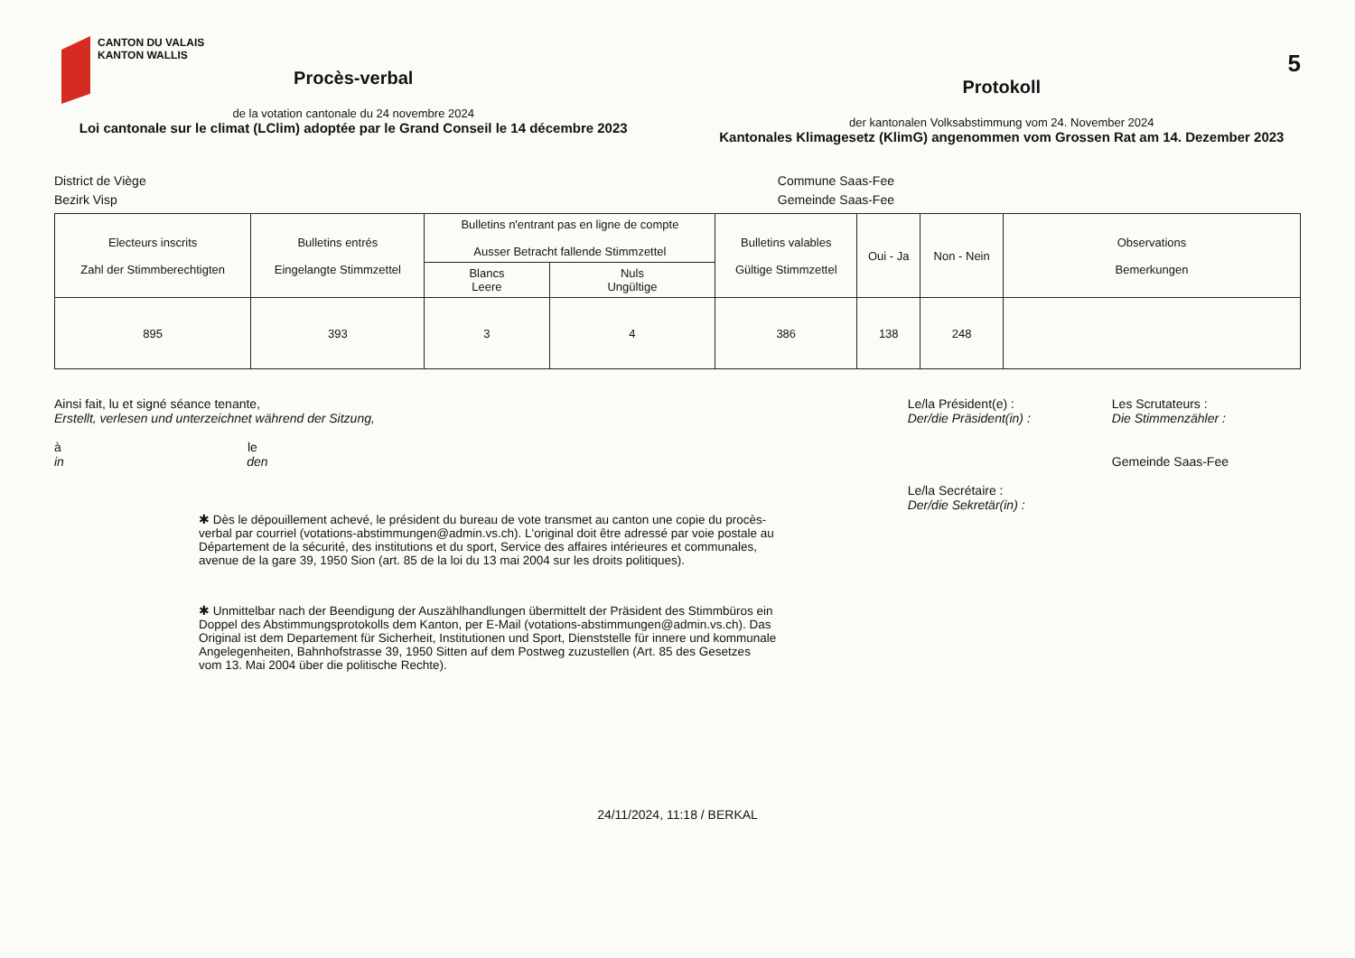5
CANTON DU VALAIS
KANTON WALLIS
Procès-verbal
de la votation cantonale du 24 novembre 2024
Loi cantonale sur le climat (LClim) adoptée par le Grand Conseil le 14 décembre 2023
Protokoll
der kantonalen Volksabstimmung vom 24. November 2024
Kantonales Klimagesetz (KlimG) angenommen vom Grossen Rat am 14. Dezember 2023
District de Viège
Bezirk Visp
Commune Saas-Fee
Gemeinde Saas-Fee
| Electeurs inscrits Zahl der Stimmberechtigten | Bulletins entrés Eingelangte Stimmzettel | Bulletins n'entrant pas en ligne de compte Ausser Betracht fallende Stimmzettel | | Bulletins valables Gültige Stimmzettel | Oui - Ja | Non - Nein | Observations Bemerkungen |
| --- | --- | --- | --- | --- | --- | --- | --- |
| | | Blancs Leere | Nuls Ungültige | | | | |
| 895 | 393 | 3 | 4 | 386 | 138 | 248 | |
Ainsi fait, lu et signé séance tenante,
Erstellt, verlesen und unterzeichnet während der Sitzung,
à le
in den
Le/la Président(e) :
Der/die Präsident(in) :
Le/la Secrétaire :
Der/die Sekretär(in) :
Les Scrutateurs :
Die Stimmenzähler :
Gemeinde Saas-Fee
✱ Dès le dépouillement achevé, le président du bureau de vote transmet au canton une copie du procès-verbal par courriel (votations-abstimmungen@admin.vs.ch). L'original doit être adressé par voie postale au Département de la sécurité, des institutions et du sport, Service des affaires intérieures et communales, avenue de la gare 39, 1950 Sion (art. 85 de la loi du 13 mai 2004 sur les droits politiques).
✱ Unmittelbar nach der Beendigung der Auszählhandlungen übermittelt der Präsident des Stimmbüros ein Doppel des Abstimmungsprotokolls dem Kanton, per E-Mail (votations-abstimmungen@admin.vs.ch). Das Original ist dem Departement für Sicherheit, Institutionen und Sport, Dienststelle für innere und kommunale Angelegenheiten, Bahnhofstrasse 39, 1950 Sitten auf dem Postweg zuzustellen (Art. 85 des Gesetzes vom 13. Mai 2004 über die politische Rechte).
24/11/2024, 11:18 / BERKAL